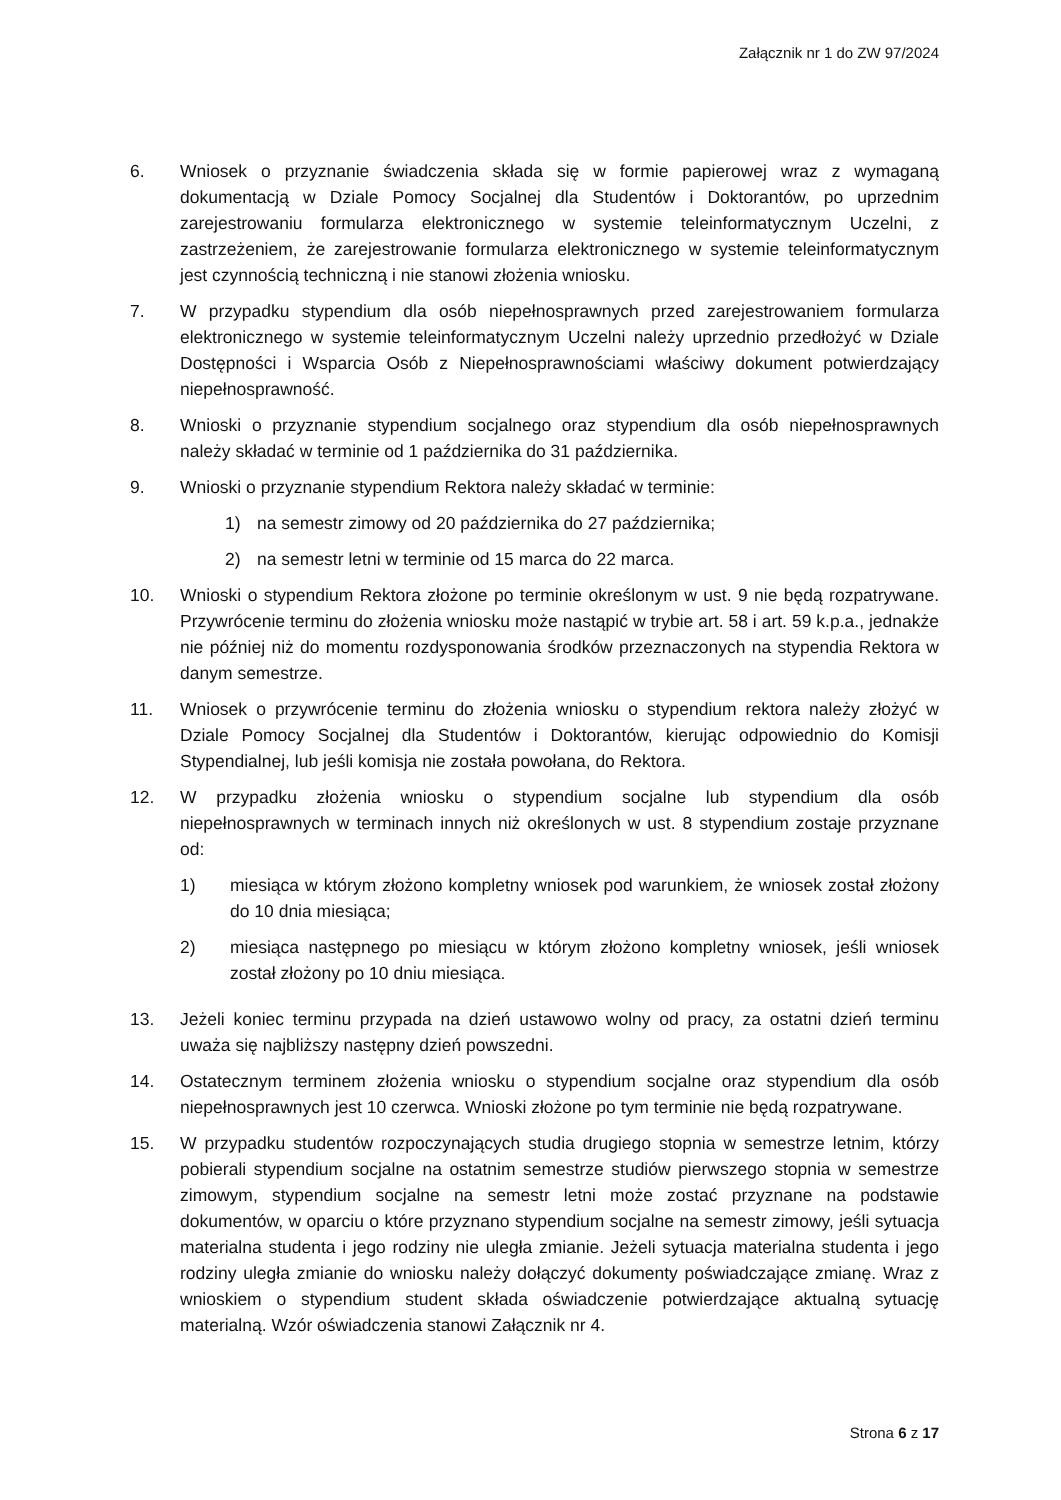Załącznik nr 1 do ZW 97/2024
6. Wniosek o przyznanie świadczenia składa się w formie papierowej wraz z wymaganą dokumentacją w Dziale Pomocy Socjalnej dla Studentów i Doktorantów, po uprzednim zarejestrowaniu formularza elektronicznego w systemie teleinformatycznym Uczelni, z zastrzeżeniem, że zarejestrowanie formularza elektronicznego w systemie teleinformatycznym jest czynnością techniczną i nie stanowi złożenia wniosku.
7. W przypadku stypendium dla osób niepełnosprawnych przed zarejestrowaniem formularza elektronicznego w systemie teleinformatycznym Uczelni należy uprzednio przedłożyć w Dziale Dostępności i Wsparcia Osób z Niepełnosprawnościami właściwy dokument potwierdzający niepełnosprawność.
8. Wnioski o przyznanie stypendium socjalnego oraz stypendium dla osób niepełnosprawnych należy składać w terminie od 1 października do 31 października.
9. Wnioski o przyznanie stypendium Rektora należy składać w terminie:
1) na semestr zimowy od 20 października do 27 października;
2) na semestr letni w terminie od 15 marca do 22 marca.
10. Wnioski o stypendium Rektora złożone po terminie określonym w ust. 9 nie będą rozpatrywane. Przywrócenie terminu do złożenia wniosku może nastąpić w trybie art. 58 i art. 59 k.p.a., jednakże nie później niż do momentu rozdysponowania środków przeznaczonych na stypendia Rektora w danym semestrze.
11. Wniosek o przywrócenie terminu do złożenia wniosku o stypendium rektora należy złożyć w Dziale Pomocy Socjalnej dla Studentów i Doktorantów, kierując odpowiednio do Komisji Stypendialnej, lub jeśli komisja nie została powołana, do Rektora.
12. W przypadku złożenia wniosku o stypendium socjalne lub stypendium dla osób niepełnosprawnych w terminach innych niż określonych w ust. 8 stypendium zostaje przyznane od:
1) miesiąca w którym złożono kompletny wniosek pod warunkiem, że wniosek został złożony do 10 dnia miesiąca;
2) miesiąca następnego po miesiącu w którym złożono kompletny wniosek, jeśli wniosek został złożony po 10 dniu miesiąca.
13. Jeżeli koniec terminu przypada na dzień ustawowo wolny od pracy, za ostatni dzień terminu uważa się najbliższy następny dzień powszedni.
14. Ostatecznym terminem złożenia wniosku o stypendium socjalne oraz stypendium dla osób niepełnosprawnych jest 10 czerwca. Wnioski złożone po tym terminie nie będą rozpatrywane.
15. W przypadku studentów rozpoczynających studia drugiego stopnia w semestrze letnim, którzy pobierali stypendium socjalne na ostatnim semestrze studiów pierwszego stopnia w semestrze zimowym, stypendium socjalne na semestr letni może zostać przyznane na podstawie dokumentów, w oparciu o które przyznano stypendium socjalne na semestr zimowy, jeśli sytuacja materialna studenta i jego rodziny nie uległa zmianie. Jeżeli sytuacja materialna studenta i jego rodziny uległa zmianie do wniosku należy dołączyć dokumenty poświadczające zmianę. Wraz z wnioskiem o stypendium student składa oświadczenie potwierdzające aktualną sytuację materialną. Wzór oświadczenia stanowi Załącznik nr 4.
Strona 6 z 17